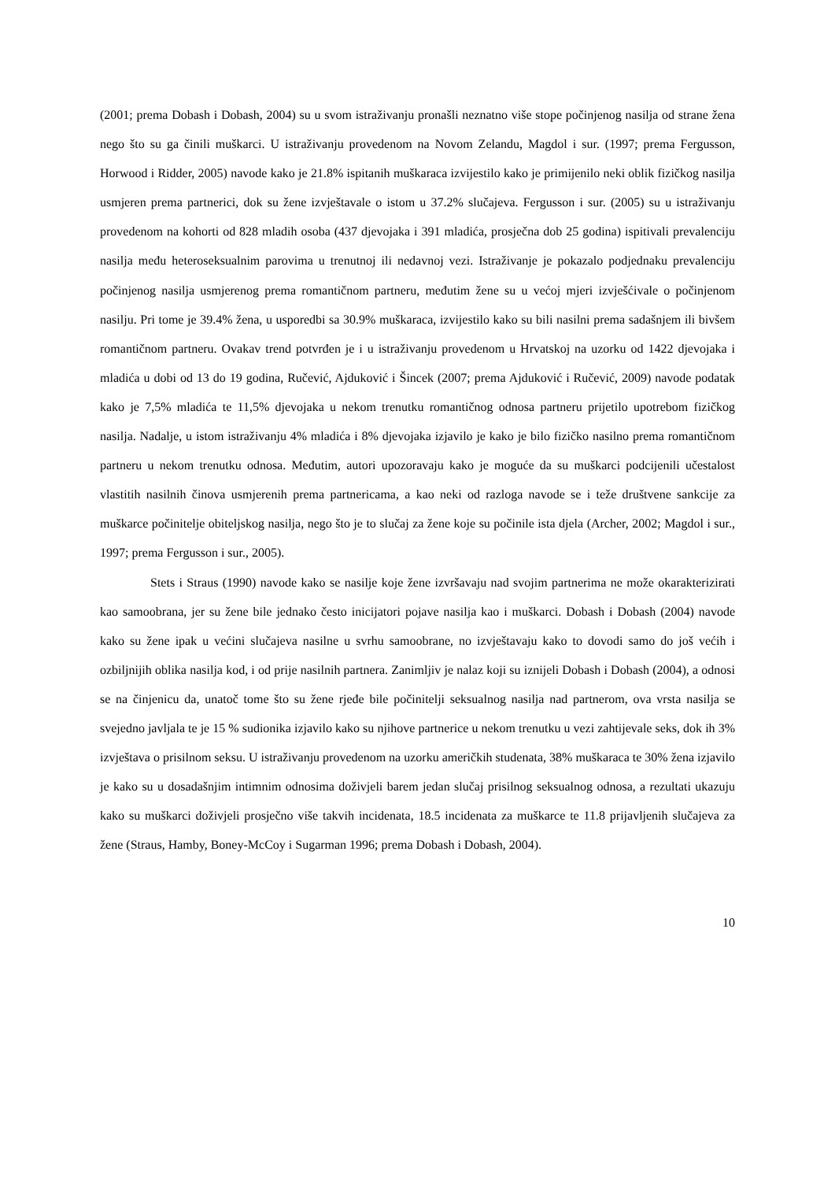(2001; prema Dobash i Dobash, 2004) su u svom istraživanju pronašli neznatno više stope počinjenog nasilja od strane žena nego što su ga činili muškarci. U istraživanju provedenom na Novom Zelandu, Magdol i sur. (1997; prema Fergusson, Horwood i Ridder, 2005) navode kako je 21.8% ispitanih muškaraca izvijestilo kako je primijenilo neki oblik fizičkog nasilja usmjeren prema partnerici, dok su žene izvještavale o istom u 37.2% slučajeva. Fergusson i sur. (2005) su u istraživanju provedenom na kohorti od 828 mladih osoba (437 djevojaka i 391 mladića, prosječna dob 25 godina) ispitivali prevalenciju nasilja među heteroseksualnim parovima u trenutnoj ili nedavnoj vezi. Istraživanje je pokazalo podjednaku prevalenciju počinjenog nasilja usmjerenog prema romantičnom partneru, međutim žene su u većoj mjeri izvješćivale o počinjenom nasilju. Pri tome je 39.4% žena, u usporedbi sa 30.9% muškaraca, izvijestilo kako su bili nasilni prema sadašnjem ili bivšem romantičnom partneru. Ovakav trend potvrđen je i u istraživanju provedenom u Hrvatskoj na uzorku od 1422 djevojaka i mladića u dobi od 13 do 19 godina, Ručević, Ajduković i Šincek (2007; prema Ajduković i Ručević, 2009) navode podatak kako je 7,5% mladića te 11,5% djevojaka u nekom trenutku romantičnog odnosa partneru prijetilo upotrebom fizičkog nasilja. Nadalje, u istom istraživanju 4% mladića i 8% djevojaka izjavilo je kako je bilo fizičko nasilno prema romantičnom partneru u nekom trenutku odnosa. Međutim, autori upozoravaju kako je moguće da su muškarci podcijenili učestalost vlastitih nasilnih činova usmjerenih prema partnericama, a kao neki od razloga navode se i teže društvene sankcije za muškarce počinitelje obiteljskog nasilja, nego što je to slučaj za žene koje su počinile ista djela (Archer, 2002; Magdol i sur., 1997; prema Fergusson i sur., 2005).
Stets i Straus (1990) navode kako se nasilje koje žene izvršavaju nad svojim partnerima ne može okarakterizirati kao samoobrana, jer su žene bile jednako često inicijatori pojave nasilja kao i muškarci. Dobash i Dobash (2004) navode kako su žene ipak u većini slučajeva nasilne u svrhu samoobrane, no izvještavaju kako to dovodi samo do još većih i ozbiljnijih oblika nasilja kod, i od prije nasilnih partnera. Zanimljiv je nalaz koji su iznijeli Dobash i Dobash (2004), a odnosi se na činjenicu da, unatoč tome što su žene rjeđe bile počinitelji seksualnog nasilja nad partnerom, ova vrsta nasilja se svejedno javljala te je 15 % sudionika izjavilo kako su njihove partnerice u nekom trenutku u vezi zahtijevale seks, dok ih 3% izvještava o prisilnom seksu. U istraživanju provedenom na uzorku američkih studenata, 38% muškaraca te 30% žena izjavilo je kako su u dosadašnjim intimnim odnosima doživjeli barem jedan slučaj prisilnog seksualnog odnosa, a rezultati ukazuju kako su muškarci doživjeli prosječno više takvih incidenata, 18.5 incidenata za muškarce te 11.8 prijavljenih slučajeva za žene (Straus, Hamby, Boney-McCoy i Sugarman 1996; prema Dobash i Dobash, 2004).
10